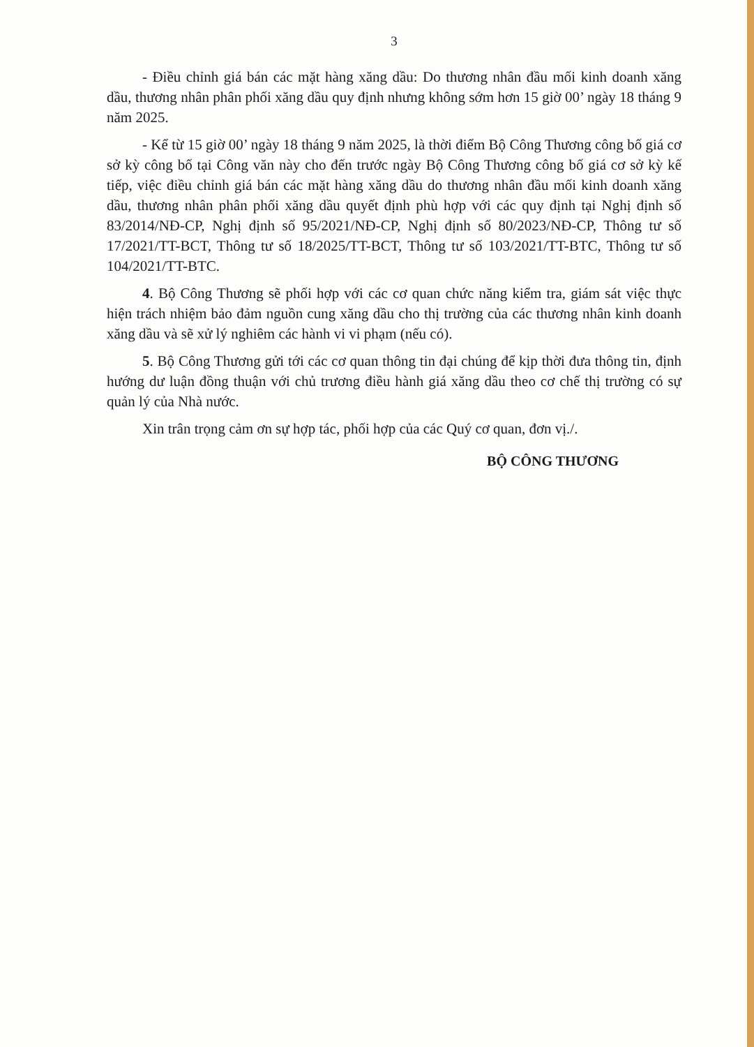3
- Điều chỉnh giá bán các mặt hàng xăng dầu: Do thương nhân đầu mối kinh doanh xăng dầu, thương nhân phân phối xăng dầu quy định nhưng không sớm hơn 15 giờ 00’ ngày 18 tháng 9 năm 2025.
- Kể từ 15 giờ 00’ ngày 18 tháng 9 năm 2025, là thời điểm Bộ Công Thương công bố giá cơ sở kỳ công bố tại Công văn này cho đến trước ngày Bộ Công Thương công bố giá cơ sở kỳ kế tiếp, việc điều chỉnh giá bán các mặt hàng xăng dầu do thương nhân đầu mối kinh doanh xăng dầu, thương nhân phân phối xăng dầu quyết định phù hợp với các quy định tại Nghị định số 83/2014/NĐ-CP, Nghị định số 95/2021/NĐ-CP, Nghị định số 80/2023/NĐ-CP, Thông tư số 17/2021/TT-BCT, Thông tư số 18/2025/TT-BCT, Thông tư số 103/2021/TT-BTC, Thông tư số 104/2021/TT-BTC.
4. Bộ Công Thương sẽ phối hợp với các cơ quan chức năng kiểm tra, giám sát việc thực hiện trách nhiệm bảo đảm nguồn cung xăng dầu cho thị trường của các thương nhân kinh doanh xăng dầu và sẽ xử lý nghiêm các hành vi vi phạm (nếu có).
5. Bộ Công Thương gửi tới các cơ quan thông tin đại chúng để kịp thời đưa thông tin, định hướng dư luận đồng thuận với chủ trương điều hành giá xăng dầu theo cơ chế thị trường có sự quản lý của Nhà nước.
Xin trân trọng cảm ơn sự hợp tác, phối hợp của các Quý cơ quan, đơn vị./.
BỘ CÔNG THƯƠNG